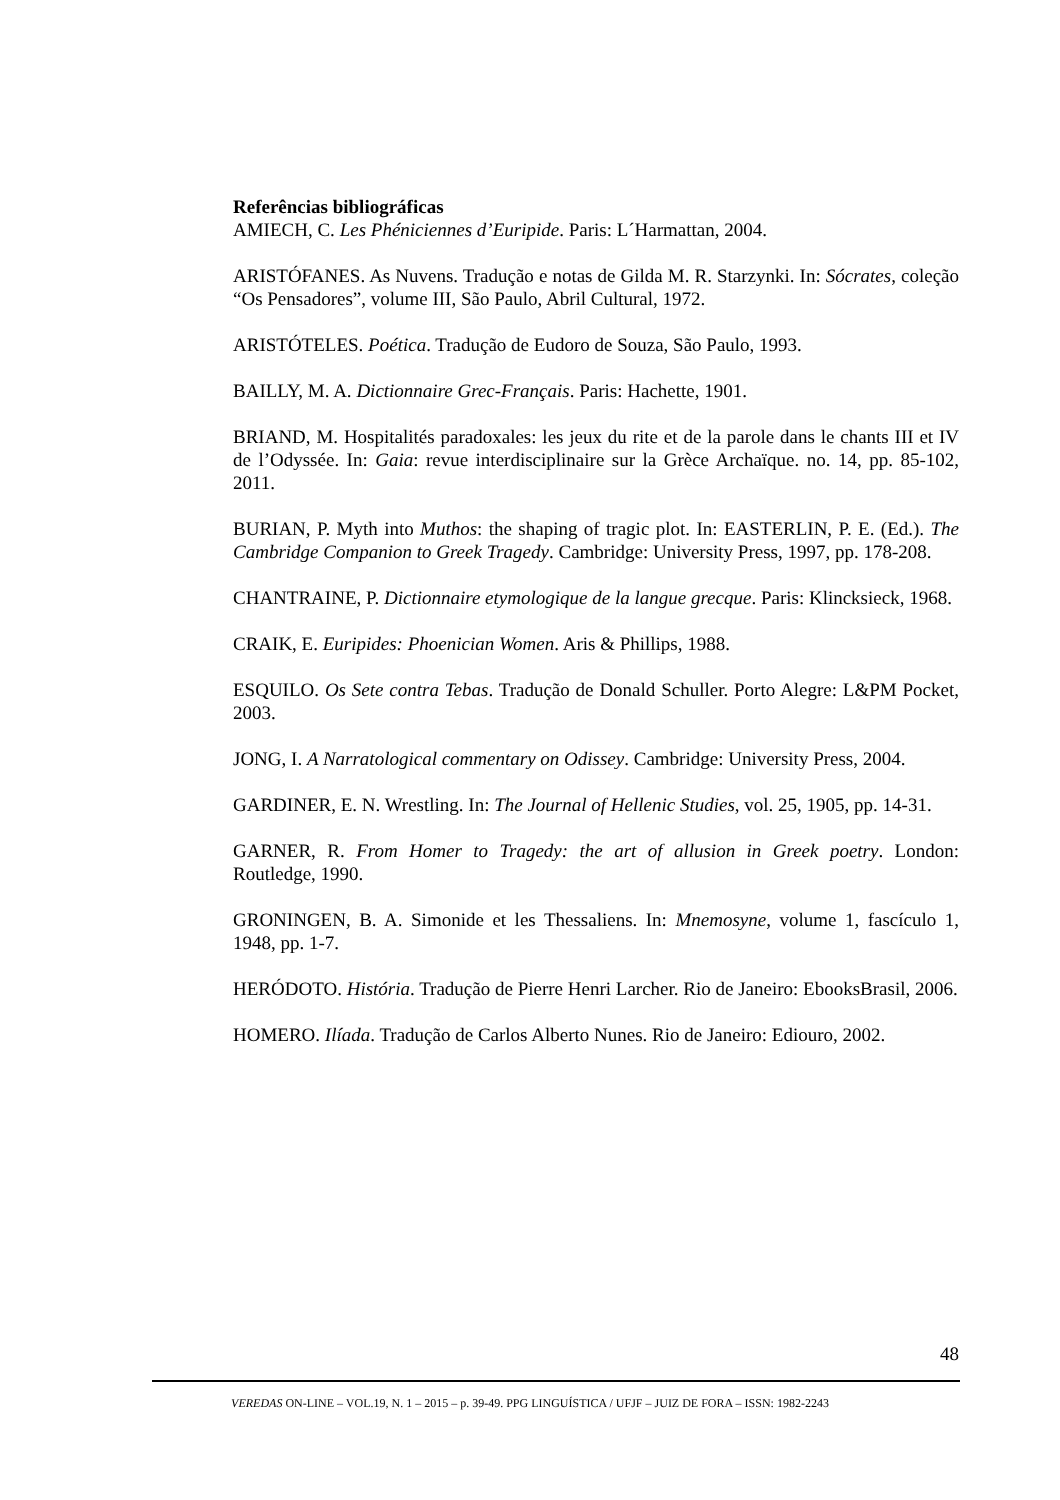Referências bibliográficas
AMIECH, C. Les Phéniciennes d’Euripide. Paris: L´Harmattan, 2004.
ARISTÓFANES. As Nuvens. Tradução e notas de Gilda M. R. Starzynki. In: Sócrates, coleção “Os Pensadores”, volume III, São Paulo, Abril Cultural, 1972.
ARISTÓTELES. Poética. Tradução de Eudoro de Souza, São Paulo, 1993.
BAILLY, M. A. Dictionnaire Grec-Français. Paris: Hachette, 1901.
BRIAND, M. Hospitalités paradoxales: les jeux du rite et de la parole dans le chants III et IV de l’Odyssée. In: Gaia: revue interdisciplinaire sur la Grèce Archaïque. no. 14, pp. 85-102, 2011.
BURIAN, P. Myth into Muthos: the shaping of tragic plot. In: EASTERLIN, P. E. (Ed.). The Cambridge Companion to Greek Tragedy. Cambridge: University Press, 1997, pp. 178-208.
CHANTRAINE, P. Dictionnaire etymologique de la langue grecque. Paris: Klincksieck, 1968.
CRAIK, E. Euripides: Phoenician Women. Aris & Phillips, 1988.
ESQUILO. Os Sete contra Tebas. Tradução de Donald Schuller. Porto Alegre: L&PM Pocket, 2003.
JONG, I. A Narratological commentary on Odissey. Cambridge: University Press, 2004.
GARDINER, E. N. Wrestling. In: The Journal of Hellenic Studies, vol. 25, 1905, pp. 14-31.
GARNER, R. From Homer to Tragedy: the art of allusion in Greek poetry. London: Routledge, 1990.
GRONINGEN, B. A. Simonide et les Thessaliens. In: Mnemosyne, volume 1, fascículo 1, 1948, pp. 1-7.
HERÓDOTO. História. Tradução de Pierre Henri Larcher. Rio de Janeiro: EbooksBrasil, 2006.
HOMERO. Ilíada. Tradução de Carlos Alberto Nunes. Rio de Janeiro: Ediouro, 2002.
48
VEREDAS ON-LINE – VOL.19, N. 1 – 2015 – p. 39-49. PPG LINGUÍSTICA / UFJF – JUIZ DE FORA – ISSN: 1982-2243